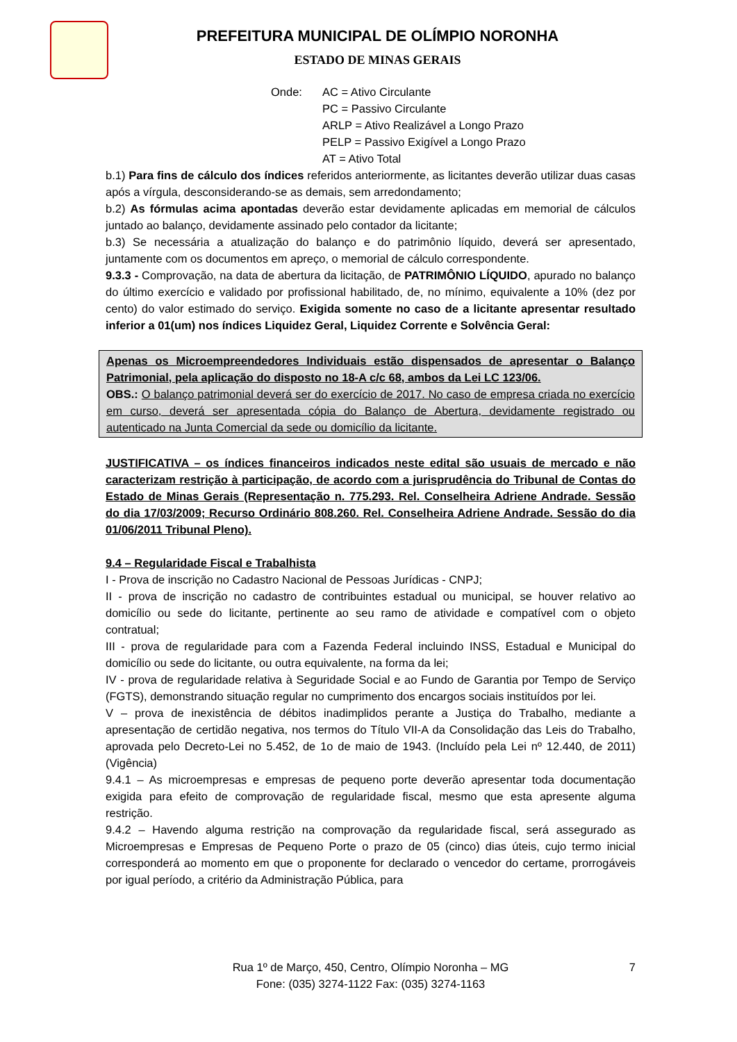PREFEITURA MUNICIPAL DE OLÍMPIO NORONHA
ESTADO DE MINAS GERAIS
Onde: AC = Ativo Circulante
PC = Passivo Circulante
ARLP = Ativo Realizável a Longo Prazo
PELP = Passivo Exigível a Longo Prazo
AT = Ativo Total
b.1) Para fins de cálculo dos índices referidos anteriormente, as licitantes deverão utilizar duas casas após a vírgula, desconsiderando-se as demais, sem arredondamento;
b.2) As fórmulas acima apontadas deverão estar devidamente aplicadas em memorial de cálculos juntado ao balanço, devidamente assinado pelo contador da licitante;
b.3) Se necessária a atualização do balanço e do patrimônio líquido, deverá ser apresentado, juntamente com os documentos em apreço, o memorial de cálculo correspondente.
9.3.3 - Comprovação, na data de abertura da licitação, de PATRIMÔNIO LÍQUIDO, apurado no balanço do último exercício e validado por profissional habilitado, de, no mínimo, equivalente a 10% (dez por cento) do valor estimado do serviço. Exigida somente no caso de a licitante apresentar resultado inferior a 01(um) nos índices Liquidez Geral, Liquidez Corrente e Solvência Geral:
Apenas os Microempreendedores Individuais estão dispensados de apresentar o Balanço Patrimonial, pela aplicação do disposto no 18-A c/c 68, ambos da Lei LC 123/06.
OBS.: O balanço patrimonial deverá ser do exercício de 2017. No caso de empresa criada no exercício em curso, deverá ser apresentada cópia do Balanço de Abertura, devidamente registrado ou autenticado na Junta Comercial da sede ou domicílio da licitante.
JUSTIFICATIVA – os índices financeiros indicados neste edital são usuais de mercado e não caracterizam restrição à participação, de acordo com a jurisprudência do Tribunal de Contas do Estado de Minas Gerais (Representação n. 775.293. Rel. Conselheira Adriene Andrade. Sessão do dia 17/03/2009; Recurso Ordinário 808.260. Rel. Conselheira Adriene Andrade. Sessão do dia 01/06/2011 Tribunal Pleno).
9.4 – Regularidade Fiscal e Trabalhista
I - Prova de inscrição no Cadastro Nacional de Pessoas Jurídicas - CNPJ;
II - prova de inscrição no cadastro de contribuintes estadual ou municipal, se houver relativo ao domicílio ou sede do licitante, pertinente ao seu ramo de atividade e compatível com o objeto contratual;
III - prova de regularidade para com a Fazenda Federal incluindo INSS, Estadual e Municipal do domicílio ou sede do licitante, ou outra equivalente, na forma da lei;
IV - prova de regularidade relativa à Seguridade Social e ao Fundo de Garantia por Tempo de Serviço (FGTS), demonstrando situação regular no cumprimento dos encargos sociais instituídos por lei.
V – prova de inexistência de débitos inadimplidos perante a Justiça do Trabalho, mediante a apresentação de certidão negativa, nos termos do Título VII-A da Consolidação das Leis do Trabalho, aprovada pelo Decreto-Lei no 5.452, de 1o de maio de 1943. (Incluído pela Lei nº 12.440, de 2011) (Vigência)
9.4.1 – As microempresas e empresas de pequeno porte deverão apresentar toda documentação exigida para efeito de comprovação de regularidade fiscal, mesmo que esta apresente alguma restrição.
9.4.2 – Havendo alguma restrição na comprovação da regularidade fiscal, será assegurado as Microempresas e Empresas de Pequeno Porte o prazo de 05 (cinco) dias úteis, cujo termo inicial corresponderá ao momento em que o proponente for declarado o vencedor do certame, prorrogáveis por igual período, a critério da Administração Pública, para
Rua 1º de Março, 450, Centro, Olímpio Noronha – MG
Fone: (035) 3274-1122 Fax: (035) 3274-1163
7